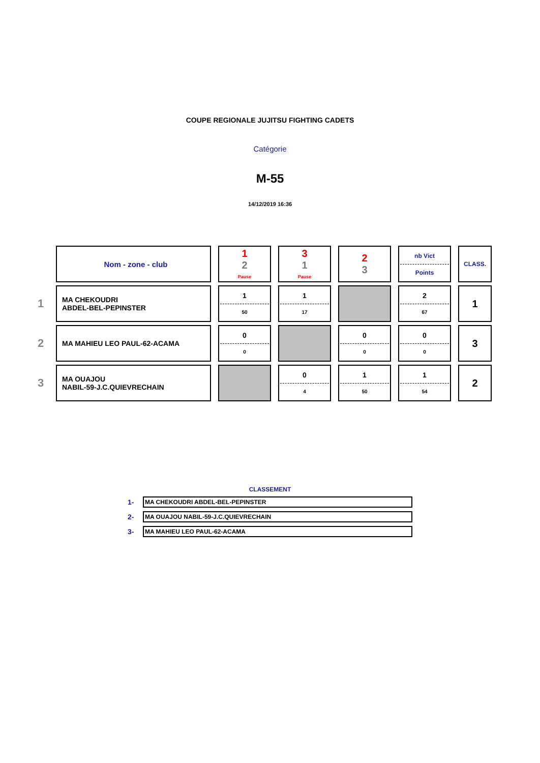COUPE REGIONALE JUJITSU FIGHTING CADETS
Catégorie
M-55
14/12/2019 16:36
| | Nom - zone - club | 1 2 Pause | 3 1 Pause | 2 3 | nb Vict Points | CLASS. |
| 1 | MA CHEKOUDRI ABDEL-BEL-PEPINSTER | 1 50 | 1 17 | | 2 67 | 1 |
| 2 | MA MAHIEU LEO PAUL-62-ACAMA | 0 0 | | 0 0 | 0 0 | 3 |
| 3 | MA OUAJOU NABIL-59-J.C.QUIEVRECHAIN | | 0 4 | 1 50 | 1 54 | 2 |
CLASSEMENT
1- MA CHEKOUDRI ABDEL-BEL-PEPINSTER
2- MA OUAJOU NABIL-59-J.C.QUIEVRECHAIN
3- MA MAHIEU LEO PAUL-62-ACAMA